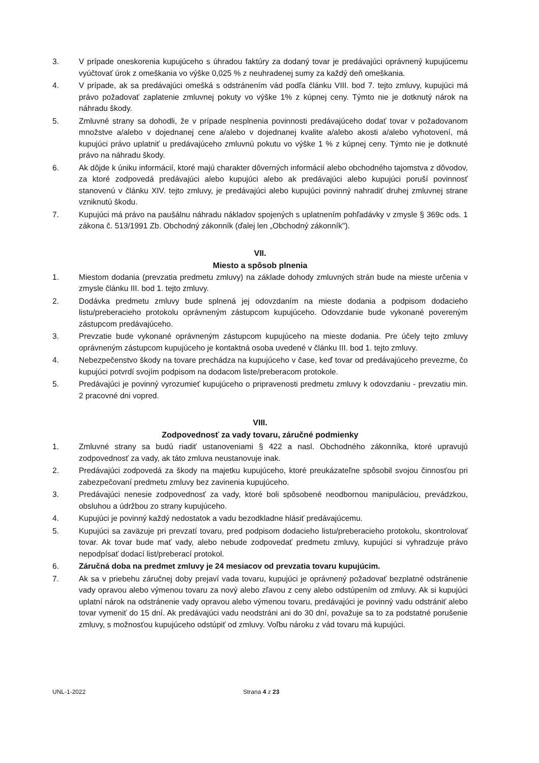3. V prípade oneskorenia kupujúceho s úhradou faktúry za dodaný tovar je predávajúci oprávnený kupujúcemu vyúčtovať úrok z omeškania vo výške 0,025 % z neuhradenej sumy za každý deň omeškania.
4. V prípade, ak sa predávajúci omešká s odstránením vád podľa článku VIII. bod 7. tejto zmluvy, kupujúci má právo požadovať zaplatenie zmluvnej pokuty vo výške 1% z kúpnej ceny. Týmto nie je dotknutý nárok na náhradu škody.
5. Zmluvné strany sa dohodli, že v prípade nesplnenia povinnosti predávajúceho dodať tovar v požadovanom množstve a/alebo v dojednanej cene a/alebo v dojednanej kvalite a/alebo akosti a/alebo vyhotovení, má kupujúci právo uplatniť u predávajúceho zmluvnú pokutu vo výške 1 % z kúpnej ceny. Týmto nie je dotknuté právo na náhradu škody.
6. Ak dôjde k úniku informácií, ktoré majú charakter dôverných informácií alebo obchodného tajomstva z dôvodov, za ktoré zodpovedá predávajúci alebo kupujúci alebo ak predávajúci alebo kupujúci poruší povinnosť stanovenú v článku XIV. tejto zmluvy, je predávajúci alebo kupujúci povinný nahradiť druhej zmluvnej strane vzniknutú škodu.
7. Kupujúci má právo na paušálnu náhradu nákladov spojených s uplatnením pohľadávky v zmysle § 369c ods. 1 zákona č. 513/1991 Zb. Obchodný zákonník (ďalej len „Obchodný zákonník").
VII.
Miesto a spôsob plnenia
1. Miestom dodania (prevzatia predmetu zmluvy) na základe dohody zmluvných strán bude na mieste určenia v zmysle článku III. bod 1. tejto zmluvy.
2. Dodávka predmetu zmluvy bude splnená jej odovzdaním na mieste dodania a podpisom dodacieho listu/preberacieho protokolu oprávneným zástupcom kupujúceho. Odovzdanie bude vykonané povereným zástupcom predávajúceho.
3. Prevzatie bude vykonané oprávneným zástupcom kupujúceho na mieste dodania. Pre účely tejto zmluvy oprávneným zástupcom kupujúceho je kontaktná osoba uvedené v článku III. bod 1. tejto zmluvy.
4. Nebezpečenstvo škody na tovare prechádza na kupujúceho v čase, keď tovar od predávajúceho prevezme, čo kupujúci potvrdí svojím podpisom na dodacom liste/preberacom protokole.
5. Predávajúci je povinný vyrozumieť kupujúceho o pripravenosti predmetu zmluvy k odovzdaniu - prevzatiu min. 2 pracovné dni vopred.
VIII.
Zodpovednosť za vady tovaru, záručné podmienky
1. Zmluvné strany sa budú riadiť ustanoveniami § 422 a nasl. Obchodného zákonníka, ktoré upravujú zodpovednosť za vady, ak táto zmluva neustanovuje inak.
2. Predávajúci zodpovedá za škody na majetku kupujúceho, ktoré preukázateľne spôsobil svojou činnosťou pri zabezpečovaní predmetu zmluvy bez zavinenia kupujúceho.
3. Predávajúci nenesie zodpovednosť za vady, ktoré boli spôsobené neodbornou manipuláciou, prevádzkou, obsluhou a údržbou zo strany kupujúceho.
4. Kupujúci je povinný každý nedostatok a vadu bezodkladne hlásiť predávajúcemu.
5. Kupujúci sa zaväzuje pri prevzatí tovaru, pred podpisom dodacieho listu/preberacieho protokolu, skontrolovať tovar. Ak tovar bude mať vady, alebo nebude zodpovedať predmetu zmluvy, kupujúci si vyhradzuje právo nepodpísať dodací list/preberací protokol.
6. Záručná doba na predmet zmluvy je 24 mesiacov od prevzatia tovaru kupujúcim.
7. Ak sa v priebehu záručnej doby prejaví vada tovaru, kupujúci je oprávnený požadovať bezplatné odstránenie vady opravou alebo výmenou tovaru za nový alebo zľavou z ceny alebo odstúpením od zmluvy. Ak si kupujúci uplatní nárok na odstránenie vady opravou alebo výmenou tovaru, predávajúci je povinný vadu odstrániť alebo tovar vymeniť do 15 dní. Ak predávajúci vadu neodstráni ani do 30 dní, považuje sa to za podstatné porušenie zmluvy, s možnosťou kupujúceho odstúpiť od zmluvy. Voľbu nároku z vád tovaru má kupujúci.
UNL-1-2022 Strana 4 z 23